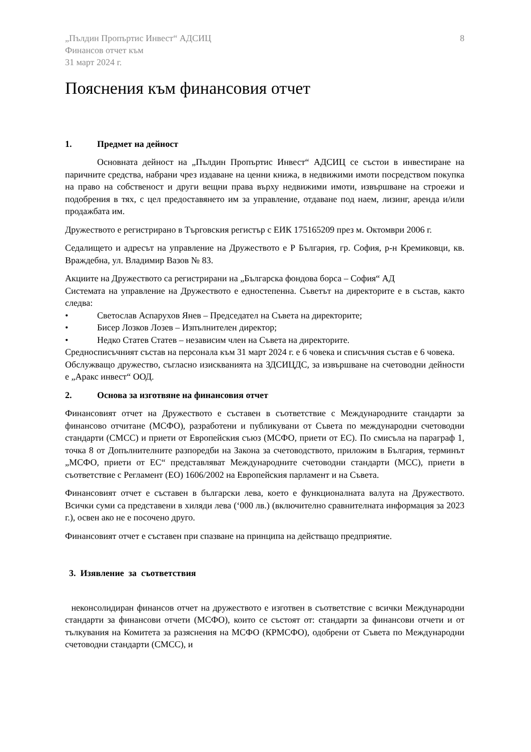„Пълдин Пропъртис Инвест“ АДСИЦ
Финансов отчет към
31 март 2024 г.
8
Пояснения към финансовия отчет
1. Предмет на дейност
Основната дейност на „Пълдин Пропъртис Инвест“ АДСИЦ се състои в инвестиране на паричните средства, набрани чрез издаване на ценни книжа, в недвижими имоти посредством покупка на право на собственост и други вещни права върху недвижими имоти, извършване на строежи и подобрения в тях, с цел предоставянето им за управление, отдаване под наем, лизинг, аренда и/или продажбата им.
Дружеството е регистрирано в Търговския регистър с ЕИК 175165209 през м. Октомври 2006 г.
Седалището и адресът на управление на Дружеството е Р България, гр. София, р-н Кремиковци, кв. Враждебна, ул. Владимир Вазов № 83.
Акциите на Дружеството са регистрирани на „Българска фондова борса – София“ АД
Системата на управление на Дружеството е едностепенна. Съветът на директорите е в състав, както следва:
• Светослав Аспарухов Янев – Председател на Съвета на директорите;
• Бисер Лозков Лозев – Изпълнителен директор;
• Недко Статев Статев – независим член на Съвета на директорите.
Средносписъчният състав на персонала към 31 март 2024 г. е 6 човека и списъчния състав е 6 човека.
Обслужващо дружество, съгласно изискванията на ЗДСИЦДС, за извършване на счетоводни дейности е „Аракс инвест“ ООД.
2. Основа за изготвяне на финансовия отчет
Финансовият отчет на Дружеството е съставен в съответствие с Международните стандарти за финансово отчитане (МСФО), разработени и публикувани от Съвета по международни счетоводни стандарти (СМСС) и приети от Европейския съюз (МСФО, приети от ЕС). По смисъла на параграф 1, точка 8 от Допълнителните разпоредби на Закона за счетоводството, приложим в България, терминът „МСФО, приети от ЕС“ представляват Международните счетоводни стандарти (МСС), приети в съответствие с Регламент (ЕО) 1606/2002 на Европейския парламент и на Съвета.
Финансовият отчет е съставен в български лева, което е функционалната валута на Дружеството. Всички суми са представени в хиляди лева (‘000 лв.) (включително сравнителната информация за 2023 г.), освен ако не е посочено друго.
Финансовият отчет е съставен при спазване на принципа на действащо предприятие.
3. Изявление за съответствия
неконсолидиран финансов отчет на дружеството е изготвен в съответствие с всички Международни стандарти за финансови отчети (МСФО), които се състоят от: стандарти за финансови отчети и от тълкувания на Комитета за разяснения на МСФО (КРМСФО), одобрени от Съвета по Международни счетоводни стандарти (СМСС), и